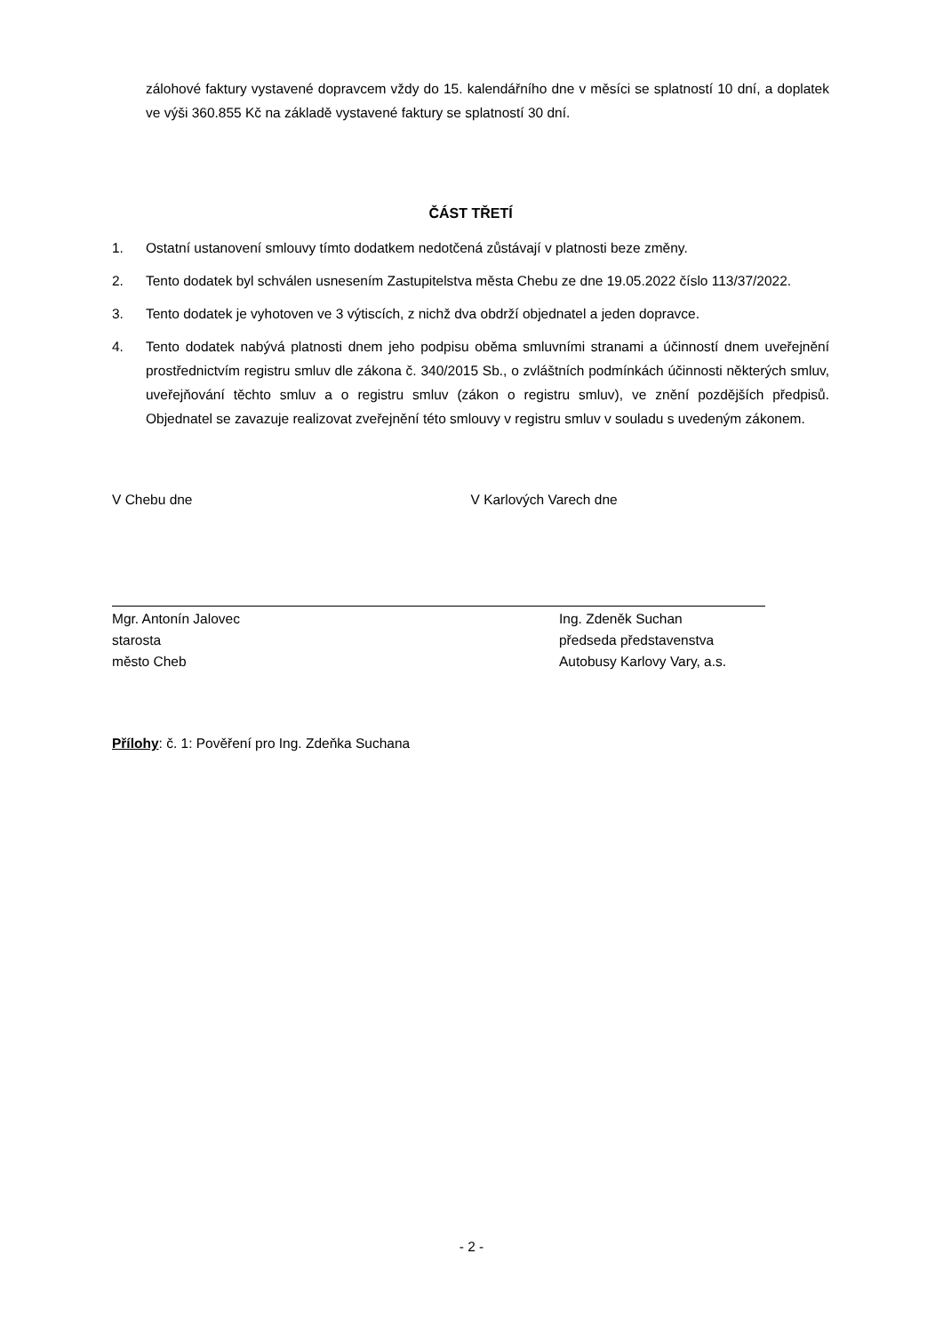zálohové faktury vystavené dopravcem vždy do 15. kalendářního dne v měsíci se splatností 10 dní, a doplatek ve výši 360.855 Kč na základě vystavené faktury se splatností 30 dní.
ČÁST TŘETÍ
1. Ostatní ustanovení smlouvy tímto dodatkem nedotčená zůstávají v platnosti beze změny.
2. Tento dodatek byl schválen usnesením Zastupitelstva města Chebu ze dne 19.05.2022 číslo 113/37/2022.
3. Tento dodatek je vyhotoven ve 3 výtiscích, z nichž dva obdrží objednatel a jeden dopravce.
4. Tento dodatek nabývá platnosti dnem jeho podpisu oběma smluvními stranami a účinností dnem uveřejnění prostřednictvím registru smluv dle zákona č. 340/2015 Sb., o zvláštních podmínkách účinnosti některých smluv, uveřejňování těchto smluv a o registru smluv (zákon o registru smluv), ve znění pozdějších předpisů. Objednatel se zavazuje realizovat zveřejnění této smlouvy v registru smluv v souladu s uvedeným zákonem.
V Chebu dne V Karlových Varech dne
Mgr. Antonín Jalovec
starosta
město Cheb
Ing. Zdeněk Suchan
předseda představenstva
Autobusy Karlovy Vary, a.s.
Přílohy: č. 1: Pověření pro Ing. Zdeňka Suchana
- 2 -